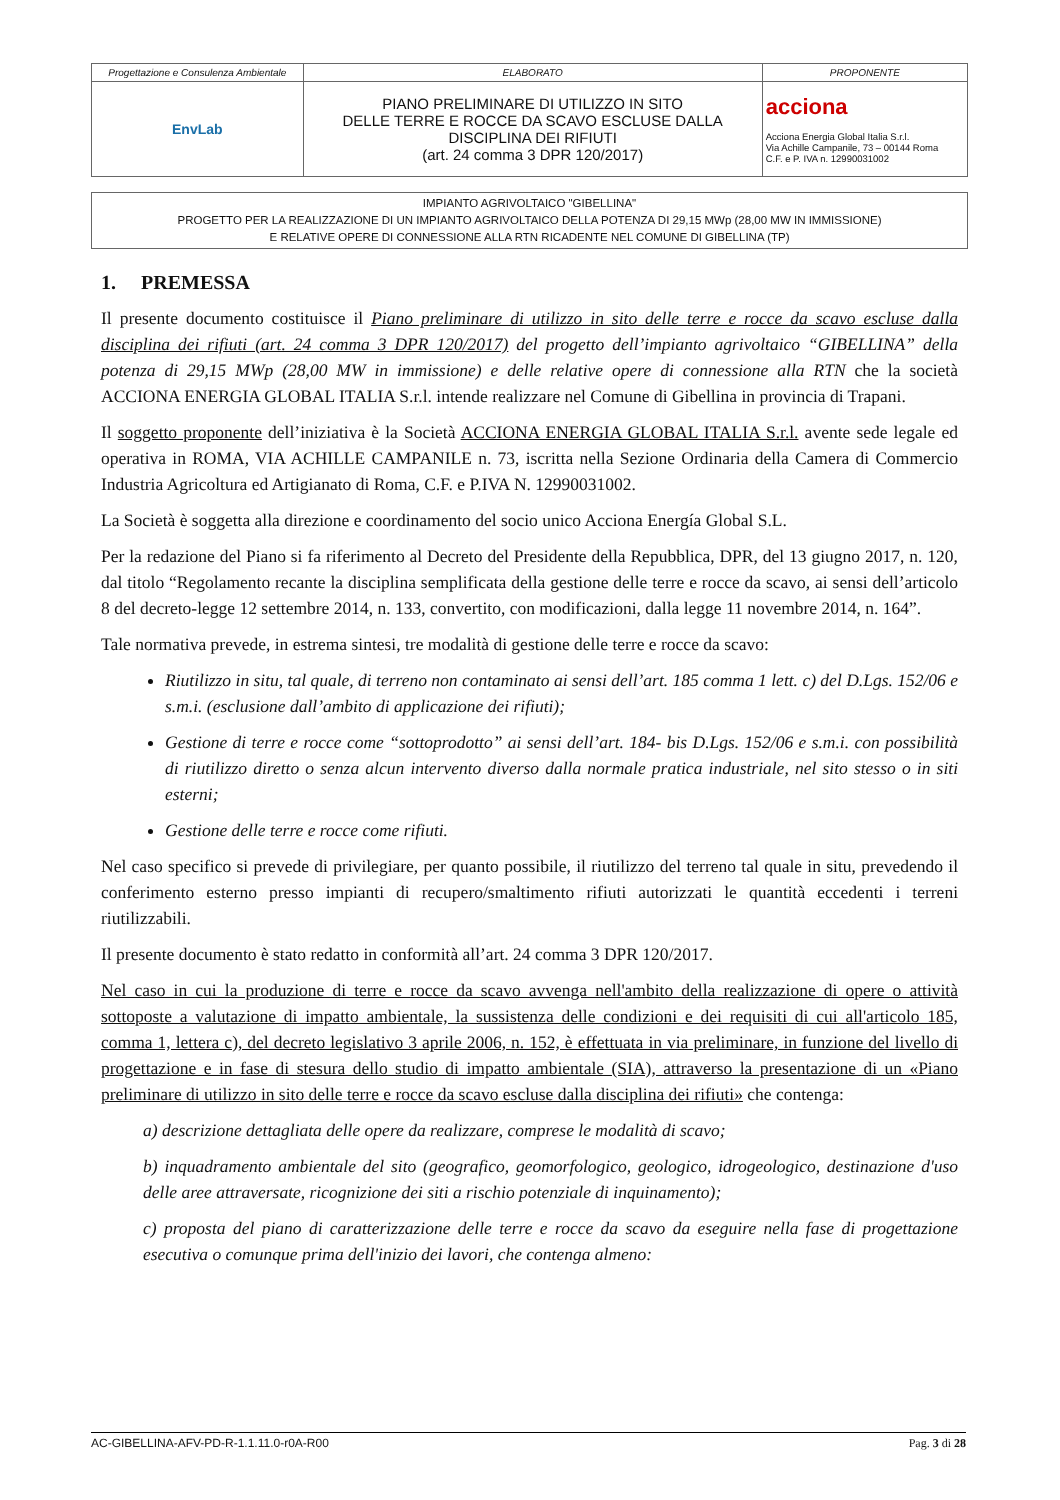| Progettazione e Consulenza Ambientale | ELABORATO | PROPONENTE |
| EnvLab | PIANO PRELIMINARE DI UTILIZZO IN SITO DELLE TERRE E ROCCE DA SCAVO ESCLUSE DALLA DISCIPLINA DEI RIFIUTI (art. 24 comma 3 DPR 120/2017) | acciona Acciona Energia Global Italia S.r.l. Via Achille Campanile, 73 – 00144 Roma C.F. e P. IVA n. 12990031002 |
IMPIANTO AGRIVOLTAICO "GIBELLINA"
PROGETTO PER LA REALIZZAZIONE DI UN IMPIANTO AGRIVOLTAICO DELLA POTENZA DI 29,15 MWp (28,00 MW IN IMMISSIONE)
E RELATIVE OPERE DI CONNESSIONE ALLA RTN RICADENTE NEL COMUNE DI GIBELLINA (TP)
1. PREMESSA
Il presente documento costituisce il Piano preliminare di utilizzo in sito delle terre e rocce da scavo escluse dalla disciplina dei rifiuti (art. 24 comma 3 DPR 120/2017) del progetto dell’impianto agrivoltaico “GIBELLINA” della potenza di 29,15 MWp (28,00 MW in immissione) e delle relative opere di connessione alla RTN che la società ACCIONA ENERGIA GLOBAL ITALIA S.r.l. intende realizzare nel Comune di Gibellina in provincia di Trapani.
Il soggetto proponente dell’iniziativa è la Società ACCIONA ENERGIA GLOBAL ITALIA S.r.l. avente sede legale ed operativa in ROMA, VIA ACHILLE CAMPANILE n. 73, iscritta nella Sezione Ordinaria della Camera di Commercio Industria Agricoltura ed Artigianato di Roma, C.F. e P.IVA N. 12990031002.
La Società è soggetta alla direzione e coordinamento del socio unico Acciona Energía Global S.L.
Per la redazione del Piano si fa riferimento al Decreto del Presidente della Repubblica, DPR, del 13 giugno 2017, n. 120, dal titolo “Regolamento recante la disciplina semplificata della gestione delle terre e rocce da scavo, ai sensi dell’articolo 8 del decreto-legge 12 settembre 2014, n. 133, convertito, con modificazioni, dalla legge 11 novembre 2014, n. 164”.
Tale normativa prevede, in estrema sintesi, tre modalità di gestione delle terre e rocce da scavo:
Riutilizzo in situ, tal quale, di terreno non contaminato ai sensi dell’art. 185 comma 1 lett. c) del D.Lgs. 152/06 e s.m.i. (esclusione dall’ambito di applicazione dei rifiuti);
Gestione di terre e rocce come “sottoprodotto” ai sensi dell’art. 184- bis D.Lgs. 152/06 e s.m.i. con possibilità di riutilizzo diretto o senza alcun intervento diverso dalla normale pratica industriale, nel sito stesso o in siti esterni;
Gestione delle terre e rocce come rifiuti.
Nel caso specifico si prevede di privilegiare, per quanto possibile, il riutilizzo del terreno tal quale in situ, prevedendo il conferimento esterno presso impianti di recupero/smaltimento rifiuti autorizzati le quantità eccedenti i terreni riutilizzabili.
Il presente documento è stato redatto in conformità all’art. 24 comma 3 DPR 120/2017.
Nel caso in cui la produzione di terre e rocce da scavo avvenga nell'ambito della realizzazione di opere o attività sottoposte a valutazione di impatto ambientale, la sussistenza delle condizioni e dei requisiti di cui all'articolo 185, comma 1, lettera c), del decreto legislativo 3 aprile 2006, n. 152, è effettuata in via preliminare, in funzione del livello di progettazione e in fase di stesura dello studio di impatto ambientale (SIA), attraverso la presentazione di un «Piano preliminare di utilizzo in sito delle terre e rocce da scavo escluse dalla disciplina dei rifiuti» che contenga:
a) descrizione dettagliata delle opere da realizzare, comprese le modalità di scavo;
b) inquadramento ambientale del sito (geografico, geomorfologico, geologico, idrogeologico, destinazione d'uso delle aree attraversate, ricognizione dei siti a rischio potenziale di inquinamento);
c) proposta del piano di caratterizzazione delle terre e rocce da scavo da eseguire nella fase di progettazione esecutiva o comunque prima dell'inizio dei lavori, che contenga almeno:
AC-GIBELLINA-AFV-PD-R-1.1.11.0-r0A-R00 Pag. 3 di 28